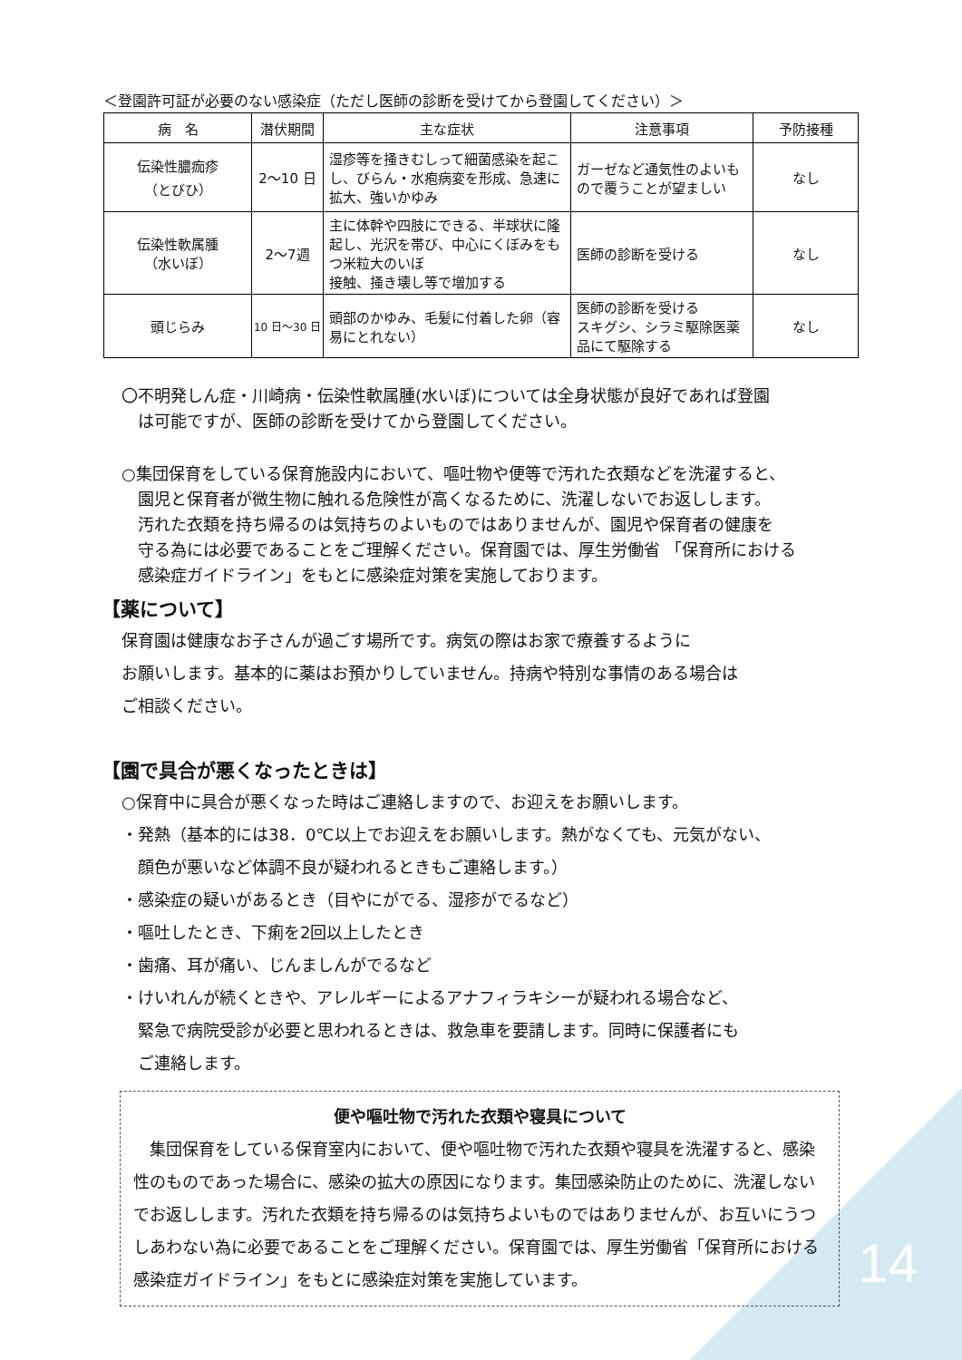＜登園許可証が必要のない感染症（ただし医師の診断を受けてから登園してください）＞
| 病 名 | 潜伏期間 | 主な症状 | 注意事項 | 予防接種 |
| --- | --- | --- | --- | --- |
| 伝染性膿痂疹 （とびひ） | 2～10 日 | 湿疹等を掻きむしって細菌感染を起こし、びらん・水疱病変を形成、急速に拡大、強いかゆみ | ガーゼなど通気性のよいもので覆うことが望ましい | なし |
| 伝染性軟属腫 （水いぼ） | 2～7週 | 主に体幹や四肢にできる、半球状に隆起し、光沢を帯び、中心にくぼみをもつ米粒大のいぼ 接触、掻き壊し等で増加する | 医師の診断を受ける | なし |
| 頭じらみ | 10 日～30 日 | 頭部のかゆみ、毛髪に付着した卵（容易にとれない） | 医師の診断を受ける スキグシ、シラミ駆除医薬品にて駆除する | なし |
〇不明発しん症・川崎病・伝染性軟属腫(水いぼ)については全身状態が良好であれば登園
　は可能ですが、医師の診断を受けてから登園してください。
○集団保育をしている保育施設内において、嘔吐物や便等で汚れた衣類などを洗濯すると、
　園児と保育者が微生物に触れる危険性が高くなるために、洗濯しないでお返しします。
　汚れた衣類を持ち帰るのは気持ちのよいものではありませんが、園児や保育者の健康を
　守る為には必要であることをご理解ください。保育園では、厚生労働省 「保育所における
　感染症ガイドライン」をもとに感染症対策を実施しております。
【薬について】
保育園は健康なお子さんが過ごす場所です。病気の際はお家で療養するように
お願いします。基本的に薬はお預かりしていません。持病や特別な事情のある場合は
ご相談ください。
【園で具合が悪くなったときは】
○保育中に具合が悪くなった時はご連絡しますので、お迎えをお願いします。
・発熱（基本的には38．0℃以上でお迎えをお願いします。熱がなくても、元気がない、
　顔色が悪いなど体調不良が疑われるときもご連絡します。）
・感染症の疑いがあるとき（目やにがでる、湿疹がでるなど）
・嘔吐したとき、下痢を2回以上したとき
・歯痛、耳が痛い、じんましんがでるなど
・けいれんが続くときや、アレルギーによるアナフィラキシーが疑われる場合など、
　緊急で病院受診が必要と思われるときは、救急車を要請します。同時に保護者にも
　ご連絡します。
便や嘔吐物で汚れた衣類や寝具について
　集団保育をしている保育室内において、便や嘔吐物で汚れた衣類や寝具を洗濯すると、感染性のものであった場合に、感染の拡大の原因になります。集団感染防止のために、洗濯しないでお返しします。汚れた衣類を持ち帰るのは気持ちよいものではありませんが、お互いにうつしあわない為に必要であることをご理解ください。保育園では、厚生労働省「保育所における感染症ガイドライン」をもとに感染症対策を実施しています。
14